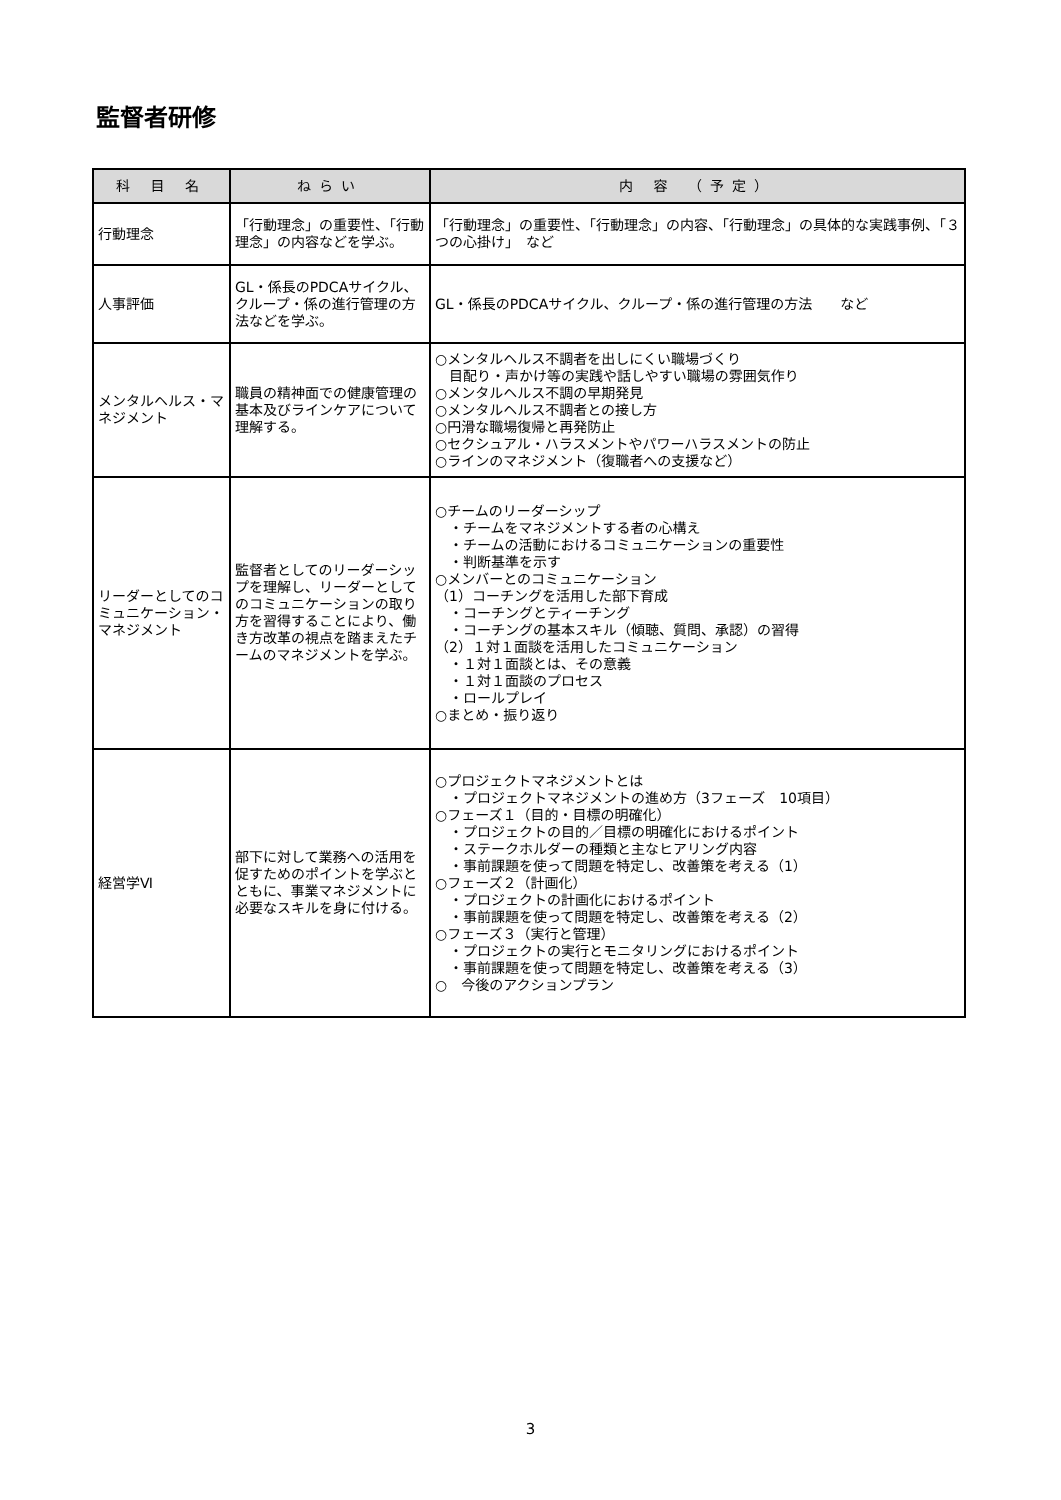監督者研修
| 科 目 名 | ねらい | 内 容 （予定） |
| --- | --- | --- |
| 行動理念 | 「行動理念」の重要性、「行動理念」の内容などを学ぶ。 | 「行動理念」の重要性、「行動理念」の内容、「行動理念」の具体的な実践事例、「３つの心掛け」 など |
| 人事評価 | GL・係長のPDCAサイクル、クループ・係の進行管理の方法などを学ぶ。 | GL・係長のPDCAサイクル、クループ・係の進行管理の方法 など |
| メンタルヘルス・マネジメント | 職員の精神面での健康管理の基本及びラインケアについて理解する。 | ○メンタルヘルス不調者を出しにくい職場づくり 目配り・声かけ等の実践や話しやすい職場の雰囲気作り ○メンタルヘルス不調の早期発見 ○メンタルヘルス不調者との接し方 ○円滑な職場復帰と再発防止 ○セクシュアル・ハラスメントやパワーハラスメントの防止 ○ラインのマネジメント（復職者への支援など） |
| リーダーとしてのコミュニケーション・マネジメント | 監督者としてのリーダーシップを理解し、リーダーとしてのコミュニケーションの取り方を習得することにより、働き方改革の視点を踏まえたチームのマネジメントを学ぶ。 | ○チームのリーダーシップ ・チームをマネジメントする者の心構え ・チームの活動におけるコミュニケーションの重要性 ・判断基準を示す ○メンバーとのコミュニケーション （1）コーチングを活用した部下育成 ・コーチングとティーチング ・コーチングの基本スキル（傾聴、質問、承認）の習得 （2）１対１面談を活用したコミュニケーション ・１対１面談とは、その意義 ・１対１面談のプロセス ・ロールプレイ ○まとめ・振り返り |
| 経営学Ⅵ | 部下に対して業務への活用を促すためのポイントを学ぶとともに、事業マネジメントに必要なスキルを身に付ける。 | ○プロジェクトマネジメントとは ・プロジェクトマネジメントの進め方（3フェーズ 10項目） ○フェーズ１（目的・目標の明確化） ・プロジェクトの目的／目標の明確化におけるポイント ・ステークホルダーの種類と主なヒアリング内容 ・事前課題を使って問題を特定し、改善策を考える（1） ○フェーズ２（計画化） ・プロジェクトの計画化におけるポイント ・事前課題を使って問題を特定し、改善策を考える（2） ○フェーズ３（実行と管理） ・プロジェクトの実行とモニタリングにおけるポイント ・事前課題を使って問題を特定し、改善策を考える（3） ○ 今後のアクションプラン |
3